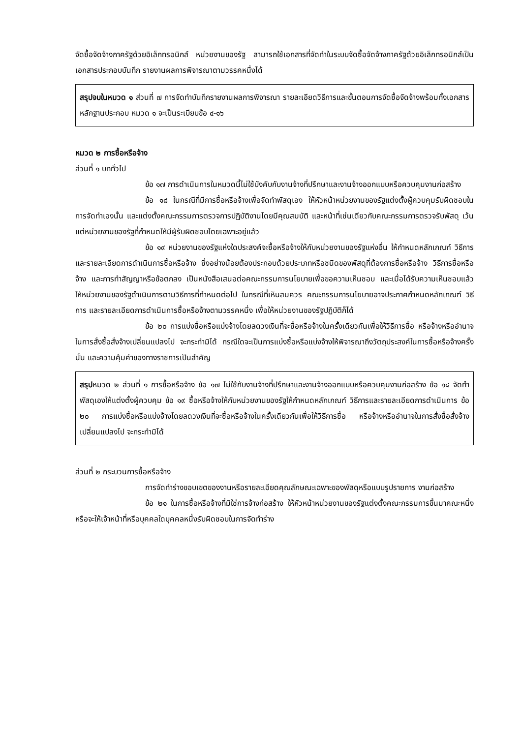จัดซื้อจัดจ้างภาครัฐด้วยอิเล็กทรอนิกส์ หน่วยงานของรัฐ สามารถใช้เอกสารที่จัดทำในระบบจัดซื้อจัดจ้างภาครัฐด้วยอิเล็กทรอนิกส์เป็นเอกสารประกอบบันทึก รายงานผลการพิจารณาตามวรรคหนึ่งได้
สรุปจบในหมวด ๑ ส่วนที่ ๗ การจัดทำบันทึกรายงานผลการพิจารณา รายละเอียดวิธีการและขั้นตอนการจัดซื้อจัดจ้างพร้อมทั้งเอกสาร หลักฐานประกอบ หมวด ๑ จะเป็นระเบียบข้อ ๔-๑๖
หมวด ๒ การซื้อหรือจ้าง
ส่วนที่ ๑ บททั่วไป
ข้อ ๑๗ การดำเนินการในหมวดนี้ไม่ใช้บังคับกับงานจ้างที่ปรึกษาและงานจ้างออกแบบหรือควบคุมงานก่อสร้าง
ข้อ ๑๘ ในกรณีที่มีการซื้อหรือจ้างเพื่อจัดทำพัสดุเอง ให้หัวหน้าหน่วยงานของรัฐแต่งตั้งผู้ควบคุมรับผิดชอบในการจัดทำเองนั้น และแต่งตั้งคณะกรรมการตรวจการปฏิบัติงานโดยมีคุณสมบัติ และหน้าที่เช่นเดียวกับคณะกรรมการตรวจรับพัสดุ เว้นแต่หน่วยงานของรัฐที่กำหนดให้มีผู้รับผิดชอบโดยเฉพาะอยู่แล้ว
ข้อ ๑๙ หน่วยงานของรัฐแห่งใดประสงค์จะซื้อหรือจ้างให้กับหน่วยงานของรัฐแห่งอื่น ให้กำหนดหลักเกณฑ์ วิธีการ และรายละเอียดการดำเนินการซื้อหรือจ้าง ซึ่งอย่างน้อยต้องประกอบด้วยประเภทหรือชนิดของพัสดุที่ต้องการซื้อหรือจ้าง วิธีการซื้อหรือจ้าง และการทำสัญญาหรือข้อตกลง เป็นหนังสือเสนอต่อคณะกรรมการนโยบายเพื่อขอความเห็นชอบ และเมื่อได้รับความเห็นชอบแล้ว ให้หน่วยงานของรัฐดำเนินการตามวิธีการที่กำหนดต่อไป ในกรณีที่เห็นสมควร คณะกรรมการนโยบายอาจประกาศกำหนดหลักเกณฑ์ วิธีการ และรายละเอียดการดำเนินการซื้อหรือจ้างตามวรรคหนึ่ง เพื่อให้หน่วยงานของรัฐปฏิบัติก็ได้
ข้อ ๒๐ การแบ่งซื้อหรือแบ่งจ้างโดยลดวงเงินที่จะซื้อหรือจ้างในครั้งเดียวกันเพื่อให้วิธีการซื้อ หรือจ้างหรืออำนาจในการสั่งซื้อสั่งจ้างเปลี่ยนแปลงไป จะกระทำมิได้ กรณีใดจะเป็นการแบ่งซื้อหรือแบ่งจ้างให้พิจารณาถึงวัตถุประสงค์ในการซื้อหรือจ้างครั้งนั้น และความคุ้มค่าของทางราชการเป็นสำคัญ
สรุปหมวด ๒ ส่วนที่ ๑ การซื้อหรือจ้าง ข้อ ๑๗ ไม่ใช้กับงานจ้างที่ปรึกษาและงานจ้างออกแบบหรือควบคุมงานก่อสร้าง ข้อ ๑๘ จัดทำพัสดุเองให้แต่งตั้งผู้ควบคุม ข้อ ๑๙ ซื้อหรือจ้างให้กับหน่วยงานของรัฐให้กำหนดหลักเกณฑ์ วิธีการและรายละเอียดการดำเนินการ ข้อ ๒๐ การแบ่งซื้อหรือแบ่งจ้างโดยลดวงเงินที่จะซื้อหรือจ้างในครั้งเดียวกันเพื่อให้วิธีการซื้อ หรือจ้างหรืออำนาจในการสั่งซื้อสั่งจ้างเปลี่ยนแปลงไป จะกระทำมิได้
ส่วนที่ ๒ กระบวนการซื้อหรือจ้าง
การจัดทำร่างขอบเขตของงานหรือรายละเอียดคุณลักษณะเฉพาะของพัสดุหรือแบบรูปรายการ งานก่อสร้าง
ข้อ ๒๑ ในการซื้อหรือจ้างที่มิใช่การจ้างก่อสร้าง ให้หัวหน้าหน่วยงานของรัฐแต่งตั้งคณะกรรมการขึ้นมาคณะหนึ่ง หรือจะให้เจ้าหน้าที่หรือบุคคลใดบุคคลหนึ่งรับผิดชอบในการจัดทำร่าง